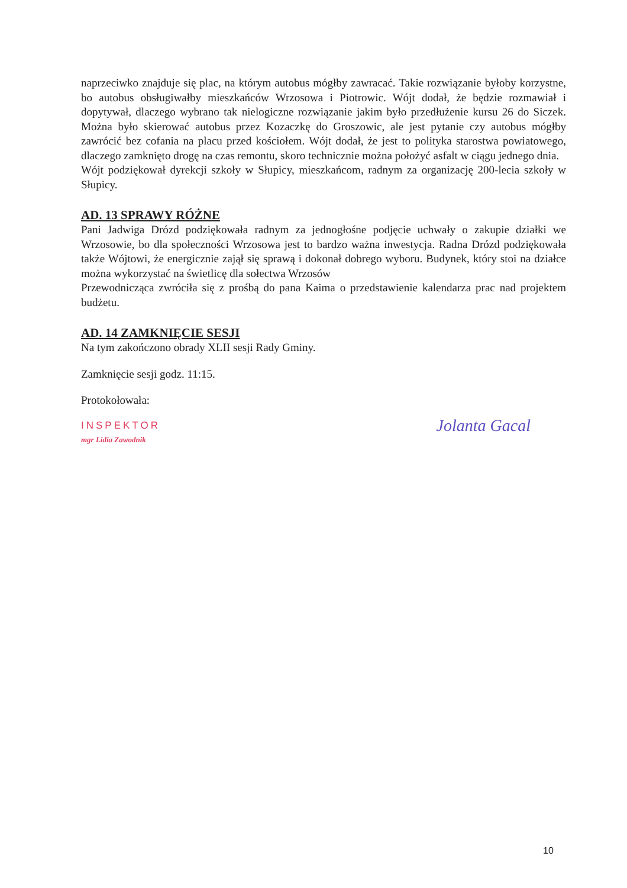naprzeciwko znajduje się plac, na którym autobus mógłby zawracać. Takie rozwiązanie byłoby korzystne, bo autobus obsługiwałby mieszkańców Wrzosowa i Piotrowic. Wójt dodał, że będzie rozmawiał i dopytywał, dlaczego wybrano tak nielogiczne rozwiązanie jakim było przedłużenie kursu 26 do Siczek. Można było skierować autobus przez Kozaczkę do Groszowic, ale jest pytanie czy autobus mógłby zawrócić bez cofania na placu przed kościołem. Wójt dodał, że jest to polityka starostwa powiatowego, dlaczego zamknięto drogę na czas remontu, skoro technicznie można położyć asfalt w ciągu jednego dnia.
Wójt podziękował dyrekcji szkoły w Słupicy, mieszkańcom, radnym za organizację 200-lecia szkoły w Słupicy.
AD. 13 SPRAWY RÓŻNE
Pani Jadwiga Drózd podziękowała radnym za jednogłośne podjęcie uchwały o zakupie działki we Wrzosowie, bo dla społeczności Wrzosowa jest to bardzo ważna inwestycja. Radna Drózd podziękowała także Wójtowi, że energicznie zajął się sprawą i dokonał dobrego wyboru. Budynek, który stoi na działce można wykorzystać na świetlicę dla sołectwa Wrzosów
Przewodnicząca zwróciła się z prośbą do pana Kaima o przedstawienie kalendarza prac nad projektem budżetu.
AD. 14 ZAMKNIĘCIE SESJI
Na tym zakończono obrady XLII sesji Rady Gminy.
Zamknięcie sesji godz. 11:15.
Protokołowała:
INSPEKTOR
mgr Lidia Zawodnik
Jolanta Gacal
10